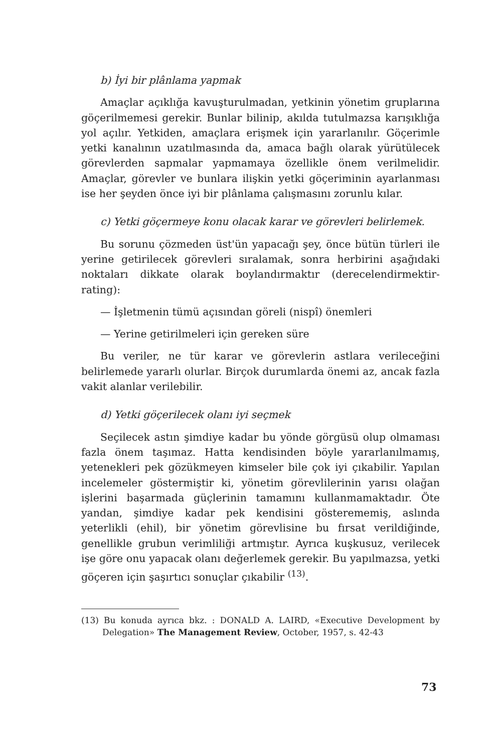b) İyi bir plânlama yapmak
Amaçlar açıklığa kavuşturulmadan, yetkinin yönetim gruplarına göçerilmemesi gerekir. Bunlar bilinip, akılda tutulmazsa karışıklığa yol açılır. Yetkiden, amaçlara erişmek için yararlanılır. Göçerimle yetki kanalının uzatılmasında da, amaca bağlı olarak yürütülecek görevlerden sapmalar yapmamaya özellikle önem verilmelidir. Amaçlar, görevler ve bunlara ilişkin yetki göçeriminin ayarlanması ise her şeyden önce iyi bir plânlama çalışmasını zorunlu kılar.
c) Yetki göçermeye konu olacak karar ve görevleri belirlemek.
Bu sorunu çözmeden üst'ün yapacağı şey, önce bütün türleri ile yerine getirilecek görevleri sıralamak, sonra herbirini aşağıdaki noktaları dikkate olarak boylandırmaktır (derecelendirmektir-rating):
— İşletmenin tümü açısından göreli (nispî) önemleri
— Yerine getirilmeleri için gereken süre
Bu veriler, ne tür karar ve görevlerin astlara verileceğini belirlemede yararlı olurlar. Birçok durumlarda önemi az, ancak fazla vakit alanlar verilebilir.
d) Yetki göçerilecek olanı iyi seçmek
Seçilecek astın şimdiye kadar bu yönde görgüsü olup olmaması fazla önem taşımaz. Hatta kendisinden böyle yararlanılmamış, yetenekleri pek gözükmeyen kimseler bile çok iyi çıkabilir. Yapılan incelemeler göstermiştir ki, yönetim görevlilerinin yarısı olağan işlerini başarmada güçlerinin tamamını kullanmamaktadır. Öte yandan, şimdiye kadar pek kendisini gösterememiş, aslında yeterlikli (ehil), bir yönetim görevlisine bu fırsat verildiğinde, genellikle grubun verimliliği artmıştır. Ayrıca kuşkusuz, verilecek işe göre onu yapacak olanı değerlemek gerekir. Bu yapılmazsa, yetki göçeren için şaşırtıcı sonuçlar çıkabilir <sup>(13)</sup>.
(13) Bu konuda ayrıca bkz. : DONALD A. LAIRD, «Executive Development by Delegation» The Management Review, October, 1957, s. 42-43
73